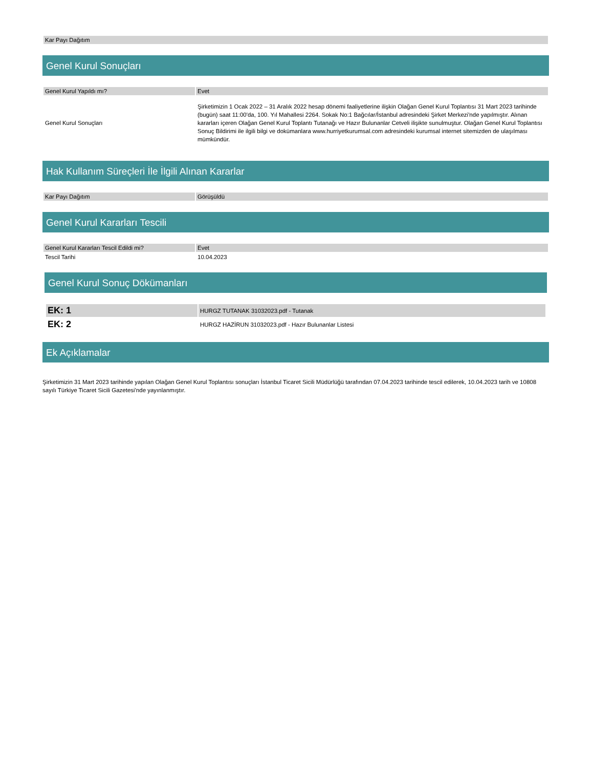| Kar Payı Dağıtım |
Genel Kurul Sonuçları
| Genel Kurul Yapıldı mı? | Evet |
| Genel Kurul Sonuçları | Şirketimizin 1 Ocak 2022 – 31 Aralık 2022 hesap dönemi faaliyetlerine ilişkin Olağan Genel Kurul Toplantısı 31 Mart 2023 tarihinde (bugün) saat 11:00'da, 100. Yıl Mahallesi 2264. Sokak No:1 Bağcılar/İstanbul adresindeki Şirket Merkezi'nde yapılmıştır. Alınan kararları içeren Olağan Genel Kurul Toplantı Tutanağı ve Hazır Bulunanlar Cetveli ilişikte sunulmuştur. Olağan Genel Kurul Toplantısı Sonuç Bildirimi ile ilgili bilgi ve dokümanlara www.hurriyetkurumsal.com adresindeki kurumsal internet sitemizden de ulaşılması mümkündür. |
Hak Kullanım Süreçleri İle İlgili Alınan Kararlar
| Kar Payı Dağıtım | Görüşüldü |
Genel Kurul Kararları Tescili
| Genel Kurul Kararları Tescil Edildi mi? | Evet |
| Tescil Tarihi | 10.04.2023 |
Genel Kurul Sonuç Dökümanları
| EK: 1 | HURGZ TUTANAK 31032023.pdf - Tutanak |
| EK: 2 | HURGZ HAZİRUN 31032023.pdf - Hazır Bulunanlar Listesi |
Ek Açıklamalar
Şirketimizin 31 Mart 2023 tarihinde yapılan Olağan Genel Kurul Toplantısı sonuçları İstanbul Ticaret Sicili Müdürlüğü tarafından 07.04.2023 tarihinde tescil edilerek, 10.04.2023 tarih ve 10808 sayılı Türkiye Ticaret Sicili Gazetesi'nde yayınlanmıştır.